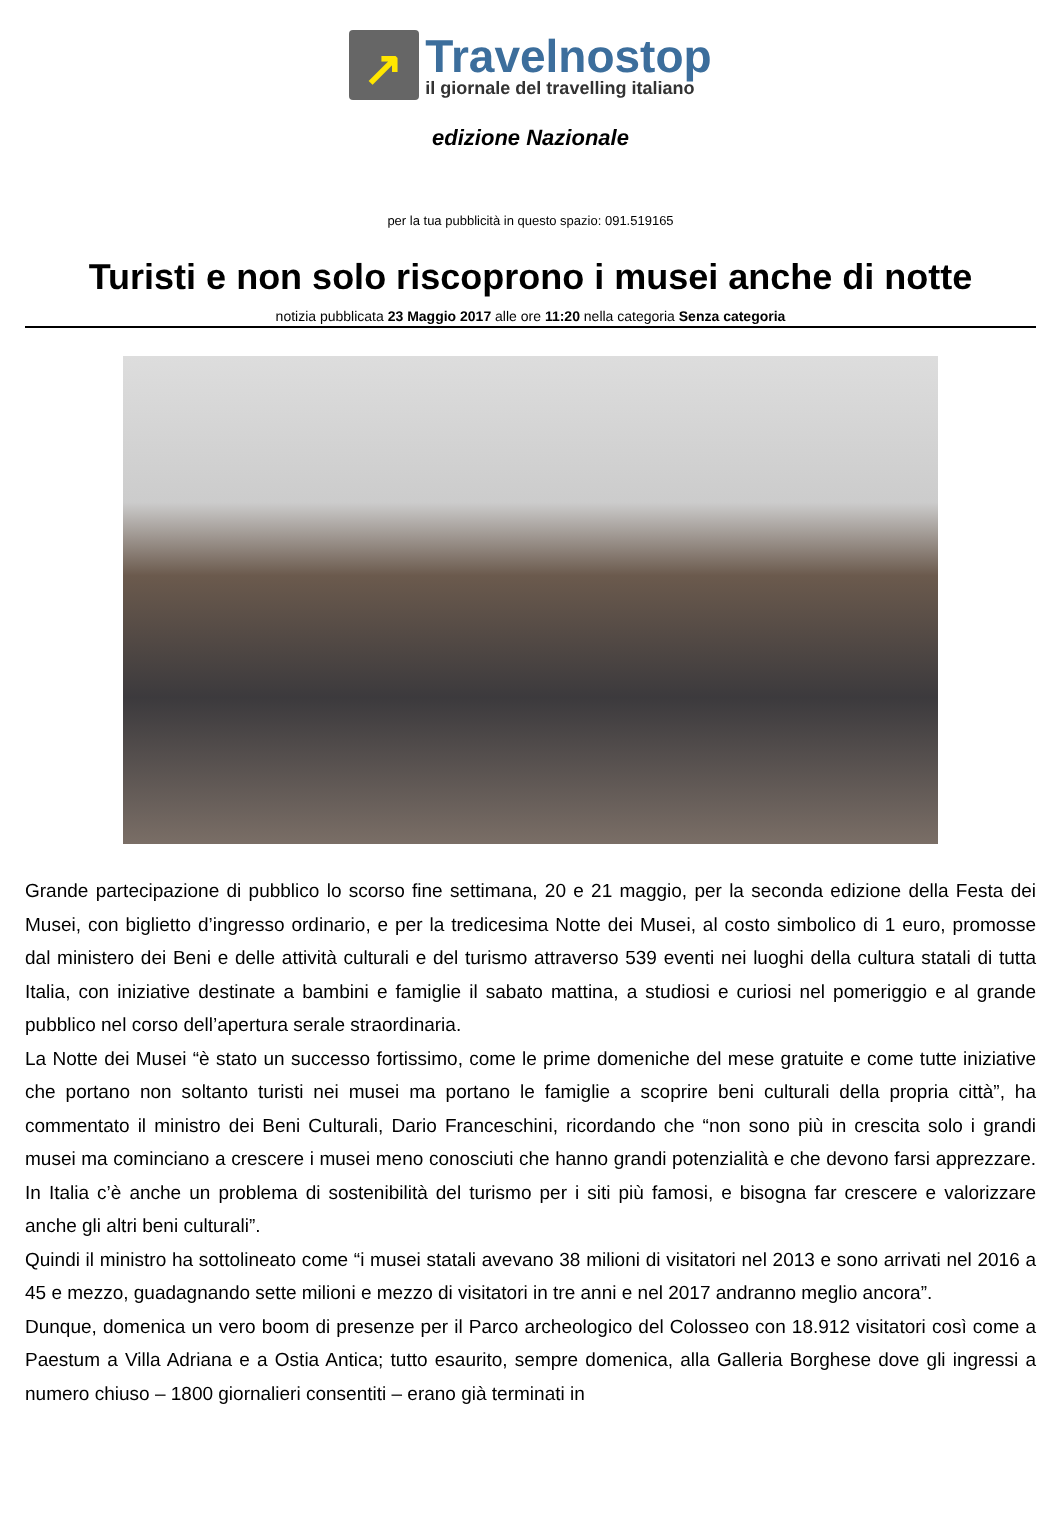↗
Travelnostop
il giornale del travelling italiano
edizione Nazionale
per la tua pubblicità in questo spazio: 091.519165
Turisti e non solo riscoprono i musei anche di notte
notizia pubblicata 23 Maggio 2017 alle ore 11:20 nella categoria Senza categoria
Grande partecipazione di pubblico lo scorso fine settimana, 20 e 21 maggio, per la seconda edizione della Festa dei Musei, con biglietto d’ingresso ordinario, e per la tredicesima Notte dei Musei, al costo simbolico di 1 euro, promosse dal ministero dei Beni e delle attività culturali e del turismo attraverso 539 eventi nei luoghi della cultura statali di tutta Italia, con iniziative destinate a bambini e famiglie il sabato mattina, a studiosi e curiosi nel pomeriggio e al grande pubblico nel corso dell’apertura serale straordinaria.
La Notte dei Musei “è stato un successo fortissimo, come le prime domeniche del mese gratuite e come tutte iniziative che portano non soltanto turisti nei musei ma portano le famiglie a scoprire beni culturali della propria città”, ha commentato il ministro dei Beni Culturali, Dario Franceschini, ricordando che “non sono più in crescita solo i grandi musei ma cominciano a crescere i musei meno conosciuti che hanno grandi potenzialità e che devono farsi apprezzare. In Italia c’è anche un problema di sostenibilità del turismo per i siti più famosi, e bisogna far crescere e valorizzare anche gli altri beni culturali”.
Quindi il ministro ha sottolineato come “i musei statali avevano 38 milioni di visitatori nel 2013 e sono arrivati nel 2016 a 45 e mezzo, guadagnando sette milioni e mezzo di visitatori in tre anni e nel 2017 andranno meglio ancora”.
Dunque, domenica un vero boom di presenze per il Parco archeologico del Colosseo con 18.912 visitatori così come a Paestum a Villa Adriana e a Ostia Antica; tutto esaurito, sempre domenica, alla Galleria Borghese dove gli ingressi a numero chiuso – 1800 giornalieri consentiti – erano già terminati in